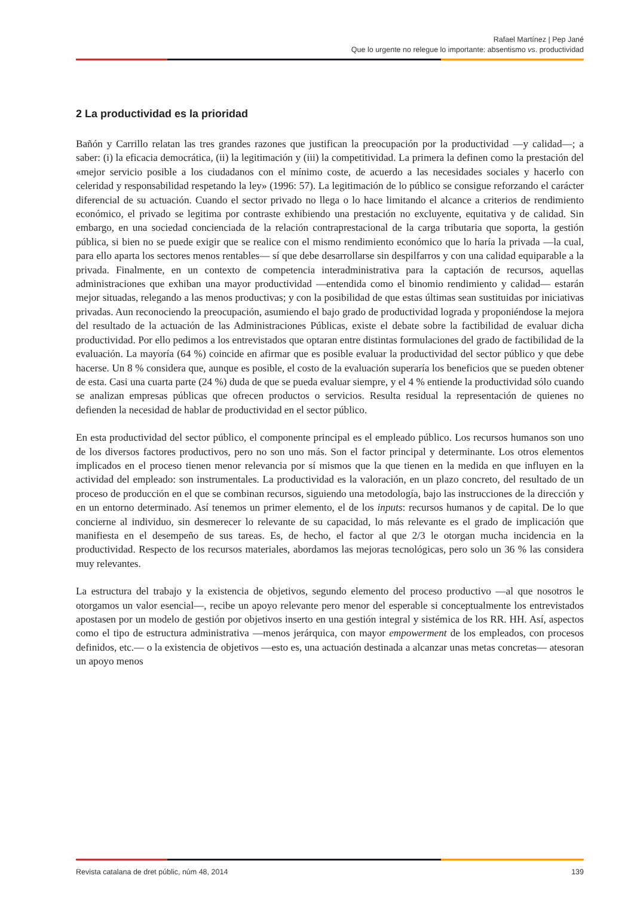Rafael Martínez | Pep Jané
Que lo urgente no relegue lo importante: absentismo vs. productividad
2 La productividad es la prioridad
Bañón y Carrillo relatan las tres grandes razones que justifican la preocupación por la productividad —y calidad—; a saber: (i) la eficacia democrática, (ii) la legitimación y (iii) la competitividad. La primera la definen como la prestación del «mejor servicio posible a los ciudadanos con el mínimo coste, de acuerdo a las necesidades sociales y hacerlo con celeridad y responsabilidad respetando la ley» (1996: 57). La legitimación de lo público se consigue reforzando el carácter diferencial de su actuación. Cuando el sector privado no llega o lo hace limitando el alcance a criterios de rendimiento económico, el privado se legitima por contraste exhibiendo una prestación no excluyente, equitativa y de calidad. Sin embargo, en una sociedad concienciada de la relación contraprestacional de la carga tributaria que soporta, la gestión pública, si bien no se puede exigir que se realice con el mismo rendimiento económico que lo haría la privada —la cual, para ello aparta los sectores menos rentables— sí que debe desarrollarse sin despilfarros y con una calidad equiparable a la privada. Finalmente, en un contexto de competencia interadministrativa para la captación de recursos, aquellas administraciones que exhiban una mayor productividad —entendida como el binomio rendimiento y calidad— estarán mejor situadas, relegando a las menos productivas; y con la posibilidad de que estas últimas sean sustituidas por iniciativas privadas. Aun reconociendo la preocupación, asumiendo el bajo grado de productividad lograda y proponiéndose la mejora del resultado de la actuación de las Administraciones Públicas, existe el debate sobre la factibilidad de evaluar dicha productividad. Por ello pedimos a los entrevistados que optaran entre distintas formulaciones del grado de factibilidad de la evaluación. La mayoría (64 %) coincide en afirmar que es posible evaluar la productividad del sector público y que debe hacerse. Un 8 % considera que, aunque es posible, el costo de la evaluación superaría los beneficios que se pueden obtener de esta. Casi una cuarta parte (24 %) duda de que se pueda evaluar siempre, y el 4 % entiende la productividad sólo cuando se analizan empresas públicas que ofrecen productos o servicios. Resulta residual la representación de quienes no defienden la necesidad de hablar de productividad en el sector público.
En esta productividad del sector público, el componente principal es el empleado público. Los recursos humanos son uno de los diversos factores productivos, pero no son uno más. Son el factor principal y determinante. Los otros elementos implicados en el proceso tienen menor relevancia por sí mismos que la que tienen en la medida en que influyen en la actividad del empleado: son instrumentales. La productividad es la valoración, en un plazo concreto, del resultado de un proceso de producción en el que se combinan recursos, siguiendo una metodología, bajo las instrucciones de la dirección y en un entorno determinado. Así tenemos un primer elemento, el de los inputs: recursos humanos y de capital. De lo que concierne al individuo, sin desmerecer lo relevante de su capacidad, lo más relevante es el grado de implicación que manifiesta en el desempeño de sus tareas. Es, de hecho, el factor al que 2/3 le otorgan mucha incidencia en la productividad. Respecto de los recursos materiales, abordamos las mejoras tecnológicas, pero solo un 36 % las considera muy relevantes.
La estructura del trabajo y la existencia de objetivos, segundo elemento del proceso productivo —al que nosotros le otorgamos un valor esencial—, recibe un apoyo relevante pero menor del esperable si conceptualmente los entrevistados apostasen por un modelo de gestión por objetivos inserto en una gestión integral y sistémica de los RR. HH. Así, aspectos como el tipo de estructura administrativa —menos jerárquica, con mayor empowerment de los empleados, con procesos definidos, etc.— o la existencia de objetivos —esto es, una actuación destinada a alcanzar unas metas concretas— atesoran un apoyo menos
Revista catalana de dret públic, núm 48, 2014 139